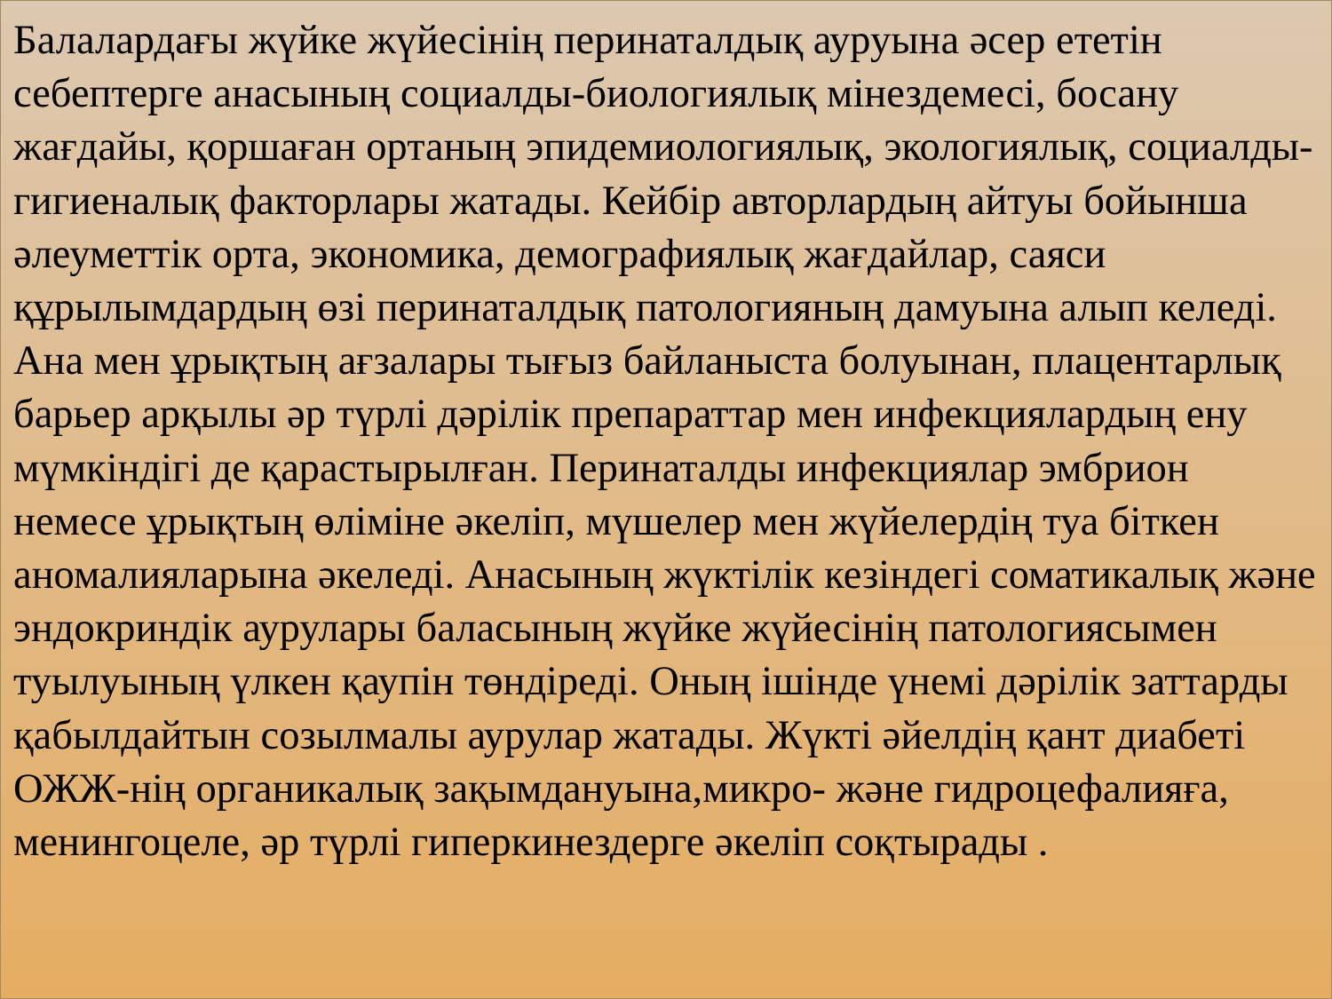Балалардағы жүйке жүйесінің перинаталдық ауруына әсер ететін себептерге анасының социалды-биологиялық мінездемесі, босану жағдайы, қоршаған ортаның эпидемиологиялық, экологиялық, социалды-гигиеналық факторлары жатады. Кейбір авторлардың айтуы бойынша әлеуметтік орта, экономика, демографиялық жағдайлар, саяси құрылымдардың өзі перинаталдық патологияның дамуына алып келеді. Ана мен ұрықтың ағзалары тығыз байланыста болуынан, плацентарлық барьер арқылы әр түрлі дәрілік препараттар мен инфекциялардың ену мүмкіндігі де қарастырылған. Перинаталды инфекциялар эмбрион немесе ұрықтың өліміне әкеліп, мүшелер мен жүйелердің туа біткен аномалияларына әкеледі. Анасының жүктілік кезіндегі соматикалық және эндокриндік аурулары баласының жүйке жүйесінің патологиясымен туылуының үлкен қаупін төндіреді. Оның ішінде үнемі дәрілік заттарды қабылдайтын созылмалы аурулар жатады. Жүкті әйелдің қант диабеті ОЖЖ-нің органикалық зақымдануына,микро- және гидроцефалияға, менингоцеле, әр түрлі гиперкинездерге әкеліп соқтырады .